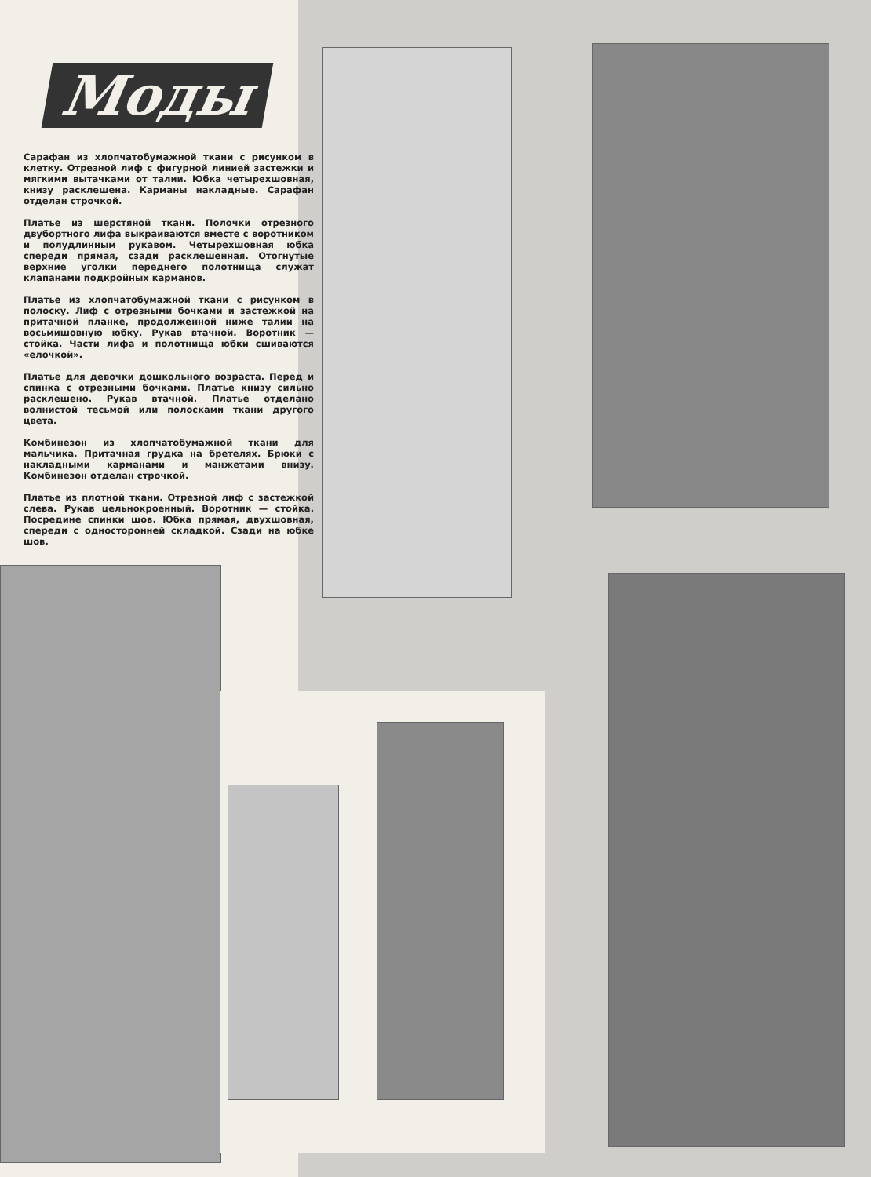Моды
Сарафан из хлопчатобумажной ткани с рисунком в клетку. Отрезной лиф с фигурной линией застежки и мягкими вытачками от талии. Юбка четырехшовная, книзу расклешена. Карманы накладные. Сарафан отделан строчкой.
Платье из шерстяной ткани. Полочки отрезного двубортного лифа выкраиваются вместе с воротником и полудлинным рукавом. Четырехшовная юбка спереди прямая, сзади расклешенная. Отогнутые верхние уголки переднего полотнища служат клапанами подкройных карманов.
Платье из хлопчатобумажной ткани с рисунком в полоску. Лиф с отрезными бочками и застежкой на притачной планке, продолженной ниже талии на восьмишовную юбку. Рукав втачной. Воротник — стойка. Части лифа и полотнища юбки сшиваются «елочкой».
Платье для девочки дошкольного возраста. Перед и спинка с отрезными бочками. Платье книзу сильно расклешено. Рукав втачной. Платье отделано волнистой тесьмой или полосками ткани другого цвета.
Комбинезон из хлопчатобумажной ткани для мальчика. Притачная грудка на бретелях. Брюки с накладными карманами и манжетами внизу. Комбинезон отделан строчкой.
Платье из плотной ткани. Отрезной лиф с застежкой слева. Рукав цельнокроенный. Воротник — стойка. Посредине спинки шов. Юбка прямая, двухшовная, спереди с односторонней складкой. Сзади на юбке шов.